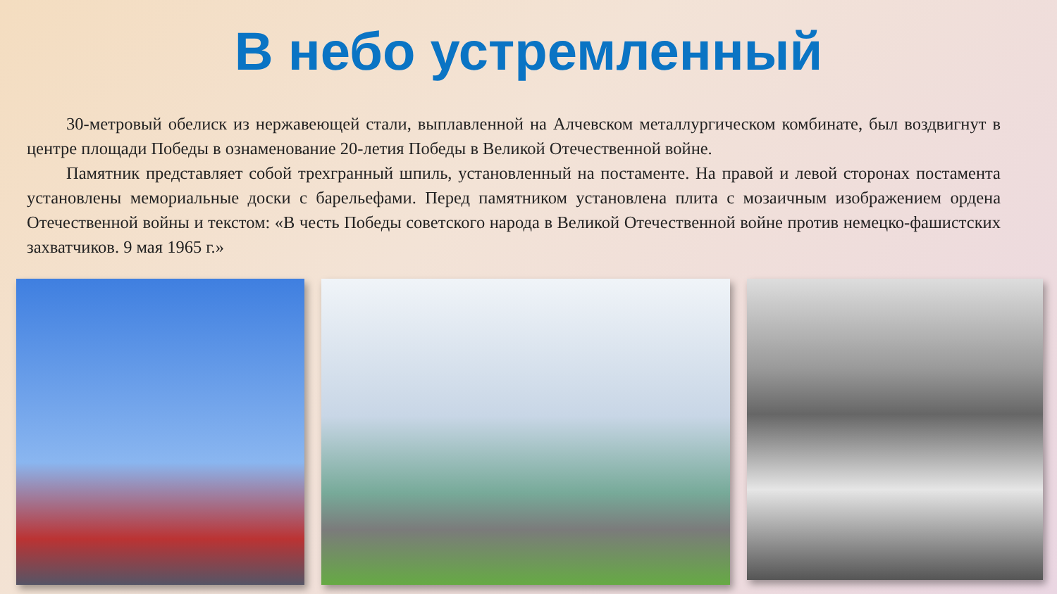В небо устремленный
30-метровый обелиск из нержавеющей стали, выплавленной на Алчевском металлургическом комбинате, был воздвигнут в центре площади Победы в ознаменование 20-летия Победы в Великой Отечественной войне.
Памятник представляет собой трехгранный шпиль, установленный на постаменте. На правой и левой сторонах постамента установлены мемориальные доски с барельефами. Перед памятником установлена плита с мозаичным изображением ордена Отечественной войны и текстом: «В честь Победы советского народа в Великой Отечественной войне против немецко-фашистских захватчиков. 9 мая 1965 г.»